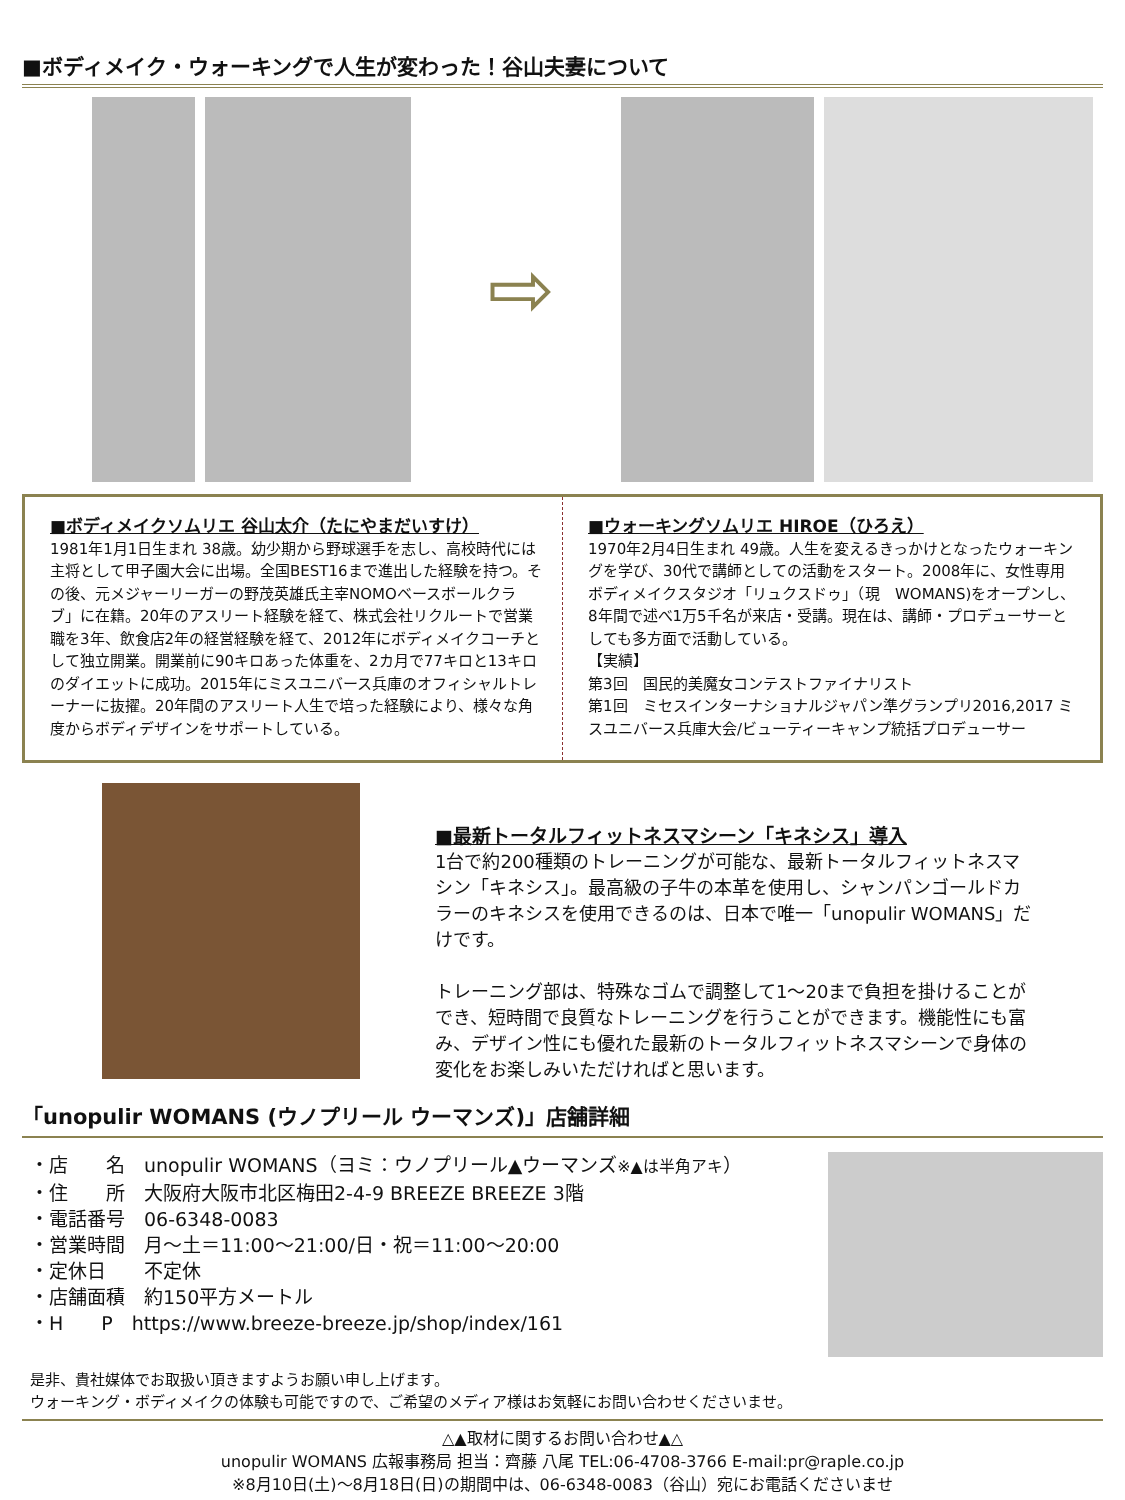■ボディメイク・ウォーキングで人生が変わった！谷山夫妻について
⇨
■ボディメイクソムリエ 谷山太介（たにやまだいすけ）
1981年1月1日生まれ 38歳。幼少期から野球選手を志し、高校時代には主将として甲子園大会に出場。全国BEST16まで進出した経験を持つ。その後、元メジャーリーガーの野茂英雄氏主宰NOMOベースボールクラブ」に在籍。20年のアスリート経験を経て、株式会社リクルートで営業職を3年、飲食店2年の経営経験を経て、2012年にボディメイクコーチとして独立開業。開業前に90キロあった体重を、2カ月で77キロと13キロのダイエットに成功。2015年にミスユニバース兵庫のオフィシャルトレーナーに抜擢。20年間のアスリート人生で培った経験により、様々な角度からボディデザインをサポートしている。
■ウォーキングソムリエ HIROE（ひろえ）
1970年2月4日生まれ 49歳。人生を変えるきっかけとなったウォーキングを学び、30代で講師としての活動をスタート。2008年に、女性専用ボディメイクスタジオ「リュクスドゥ」（現　WOMANS)をオープンし、8年間で述べ1万5千名が来店・受講。現在は、講師・プロデューサーとしても多方面で活動している。
【実績】
第3回　国民的美魔女コンテストファイナリスト
第1回　ミセスインターナショナルジャパン準グランプリ2016,2017 ミスユニバース兵庫大会/ビューティーキャンプ統括プロデューサー
■最新トータルフィットネスマシーン「キネシス」導入
1台で約200種類のトレーニングが可能な、最新トータルフィットネスマシン「キネシス」。最高級の子牛の本革を使用し、シャンパンゴールドカラーのキネシスを使用できるのは、日本で唯一「unopulir WOMANS」だけです。
トレーニング部は、特殊なゴムで調整して1～20まで負担を掛けることができ、短時間で良質なトレーニングを行うことができます。機能性にも富み、デザイン性にも優れた最新のトータルフィットネスマシーンで身体の変化をお楽しみいただければと思います。
「unopulir WOMANS (ウノプリール ウーマンズ)」店舗詳細
・店　　名　unopulir WOMANS（ヨミ：ウノプリール▲ウーマンズ※▲は半角アキ）
・住　　所　大阪府大阪市北区梅田2-4-9 BREEZE BREEZE 3階
・電話番号　06-6348-0083
・営業時間　月～土＝11:00～21:00/日・祝＝11:00～20:00
・定休日　　不定休
・店舗面積　約150平方メートル
・H　　P　https://www.breeze-breeze.jp/shop/index/161
是非、貴社媒体でお取扱い頂きますようお願い申し上げます。
ウォーキング・ボディメイクの体験も可能ですので、ご希望のメディア様はお気軽にお問い合わせくださいませ。
△▲取材に関するお問い合わせ▲△
unopulir WOMANS 広報事務局 担当：齊藤 八尾 TEL:06-4708-3766 E-mail:pr@raple.co.jp
※8月10日(土)～8月18日(日)の期間中は、06-6348-0083（谷山）宛にお電話くださいませ